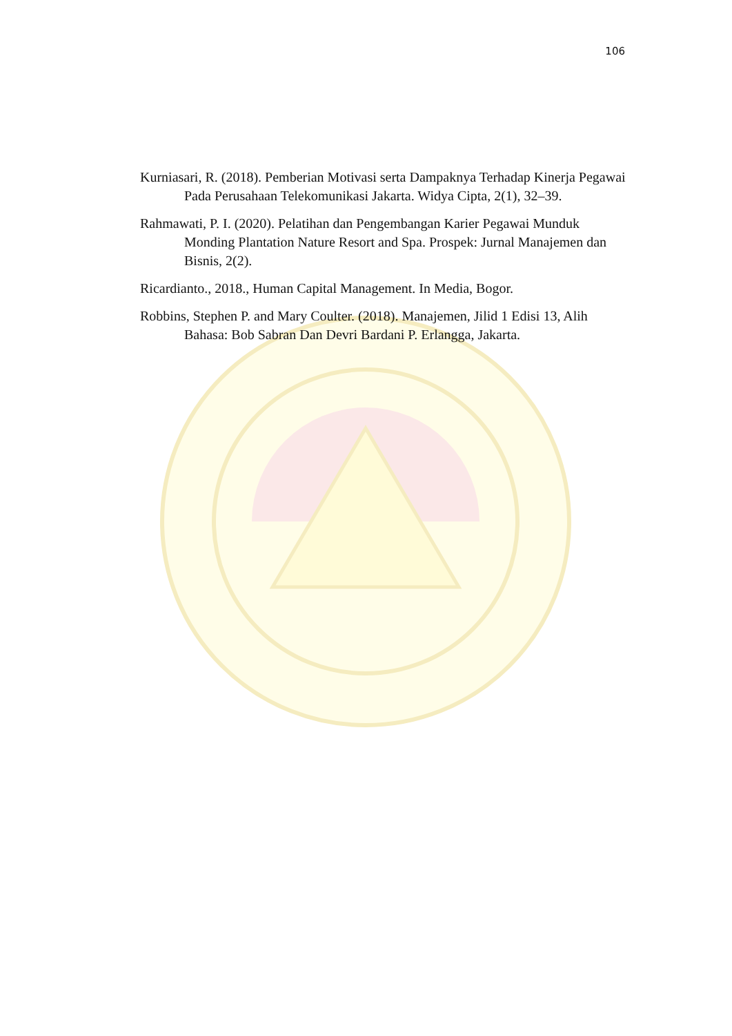106
Kurniasari, R. (2018). Pemberian Motivasi serta Dampaknya Terhadap Kinerja Pegawai Pada Perusahaan Telekomunikasi Jakarta. Widya Cipta, 2(1), 32–39.
Rahmawati, P. I. (2020). Pelatihan dan Pengembangan Karier Pegawai Munduk Monding Plantation Nature Resort and Spa. Prospek: Jurnal Manajemen dan Bisnis, 2(2).
Ricardianto., 2018., Human Capital Management. In Media, Bogor.
Robbins, Stephen P. and Mary Coulter. (2018). Manajemen, Jilid 1 Edisi 13, Alih Bahasa: Bob Sabran Dan Devri Bardani P. Erlangga, Jakarta.